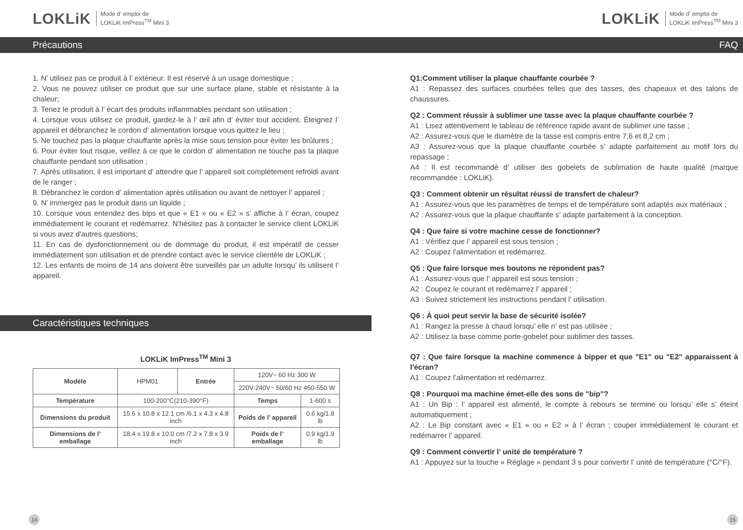LOKLiK Mode d' emploi de
LOKLiK ImPress<sup>TM</sup> Mini 3
Précautions
1. N’ utilisez pas ce produit à l’ extérieur. Il est réservé à un usage domestique ;
2. Vous ne pouvez utiliser ce produit que sur une surface plane, stable et résistante à la chaleur;
3. Tenez le produit à l’ écart des produits inflammables pendant son utilisation ;
4. Lorsque vous utilisez ce produit, gardez-le à l’ œil afin d’ éviter tout accident. Éteignez l’ appareil et débranchez le cordon d’ alimentation lorsque vous quittez le lieu ;
5. Ne touchez pas la plaque chauffante après la mise sous tension pour éviter les brûlures ;
6. Pour éviter tout risque, veillez à ce que le cordon d’ alimentation ne touche pas la plaque chauffante pendant son utilisation ;
7. Après utilisation, il est important d’ attendre que l’ appareil soit complètement refroidi avant de le ranger ;
8. Débranchez le cordon d’ alimentation après utilisation ou avant de nettoyer l’ appareil ;
9. N’ immergez pas le produit dans un liquide ;
10. Lorsque vous entendez des bips et que « E1 » ou « E2 » s’ affiche à l’ écran, coupez immédiatement le courant et redémarrez. N'hésitez pas à contacter le service client LOKLiK si vous avez d'autres questions;
11. En cas de dysfonctionnement ou de dommage du produit, il est impératif de cesser immédiatement son utilisation et de prendre contact avec le service clientèle de LOKLiK ;
12. Les enfants de moins de 14 ans doivent être surveillés par un adulte lorsqu’ ils utilisent l’ appareil.
Caractéristiques techniques
LOKLiK ImPress<sup>TM</sup> Mini 3
| Modèle | HPM01 | Entrée | 120V~ 60 Hz 300 W | |
| | | | 220V-240V~ 50/60 Hz 450-550 W | |
| Température | 100-200°C(210-390°F) | | Temps | 1-600 s |
| Dimensions du produit | 15.6 x 10.8 x 12.1 cm /6.1 x 4.3 x 4.8 inch | | Poids de l’ appareil | 0.6 kg/1.8 lb |
| Dimensions de l’ emballage | 18.4 x 19.8 x 10.0 cm /7.2 x 7.8 x 3.9 inch | | Poids de l’ emballage | 0.9 kg/1.9 lb |
14
LOKLiK Mode d' emploi de
LOKLiK ImPress<sup>TM</sup> Mini 3
FAQ
Q1:Comment utiliser la plaque chauffante courbée ?
A1 : Repassez des surfaces courbées telles que des tasses, des chapeaux et des talons de chaussures.
Q2 : Comment réussir à sublimer une tasse avec la plaque chauffante courbée ?
A1 : Lisez attentivement le tableau de référence rapide avant de sublimer une tasse ;
A2 : Assurez-vous que le diamètre de la tasse est compris entre 7,6 et 8,2 cm ;
A3 : Assurez-vous que la plaque chauffante courbée s’ adapte parfaitement au motif lors du repassage ;
A4 : Il est recommandé d’ utiliser des gobelets de sublimation de haute qualité (marque recommandée : LOKLiK).
Q3 : Comment obtenir un résultat réussi de transfert de chaleur?
A1 : Assurez-vous que les paramètres de temps et de température sont adaptés aux matériaux ;
A2 : Assurez-vous que la plaque chauffante s’ adapte parfaitement à la conception.
Q4 : Que faire si votre machine cesse de fonctionner?
A1 : Vérifiez que l’ appareil est sous tension ;
A2 : Coupez l'alimentation et redémarrez.
Q5 : Que faire lorsque mes boutons ne répondent pas?
A1 : Assurez-vous que l’ appareil est sous tension ;
A2 : Coupez le courant et redémarrez l’ appareil ;
A3 : Suivez strictement les instructions pendant l’ utilisation.
Q6 : À quoi peut servir la base de sécurité isolée?
A1 : Rangez la presse à chaud lorsqu’ elle n’ est pas utilisée ;
A2 : Utilisez la base comme porte-gobelet pour sublimer des tasses.
Q7 : Que faire lorsque la machine commence à bipper et que "E1" ou "E2" apparaissent à l'écran?
A1 : Coupez l'alimentation et redémarrez.
Q8 : Pourquoi ma machine émet-elle des sons de "bip"?
A1 : Un Bip : l’ appareil est alimenté, le compte à rebours se termine ou lorsqu’ elle s’ éteint automatiquement ;
A2 : Le Bip constant avec « E1 » ou « E2 » à l’ écran : couper immédiatement le courant et redémarrer l’ appareil.
Q9 : Comment convertir l’ unité de température ?
A1 : Appuyez sur la touche « Réglage » pendant 3 s pour convertir l’ unité de température (°C/°F).
15